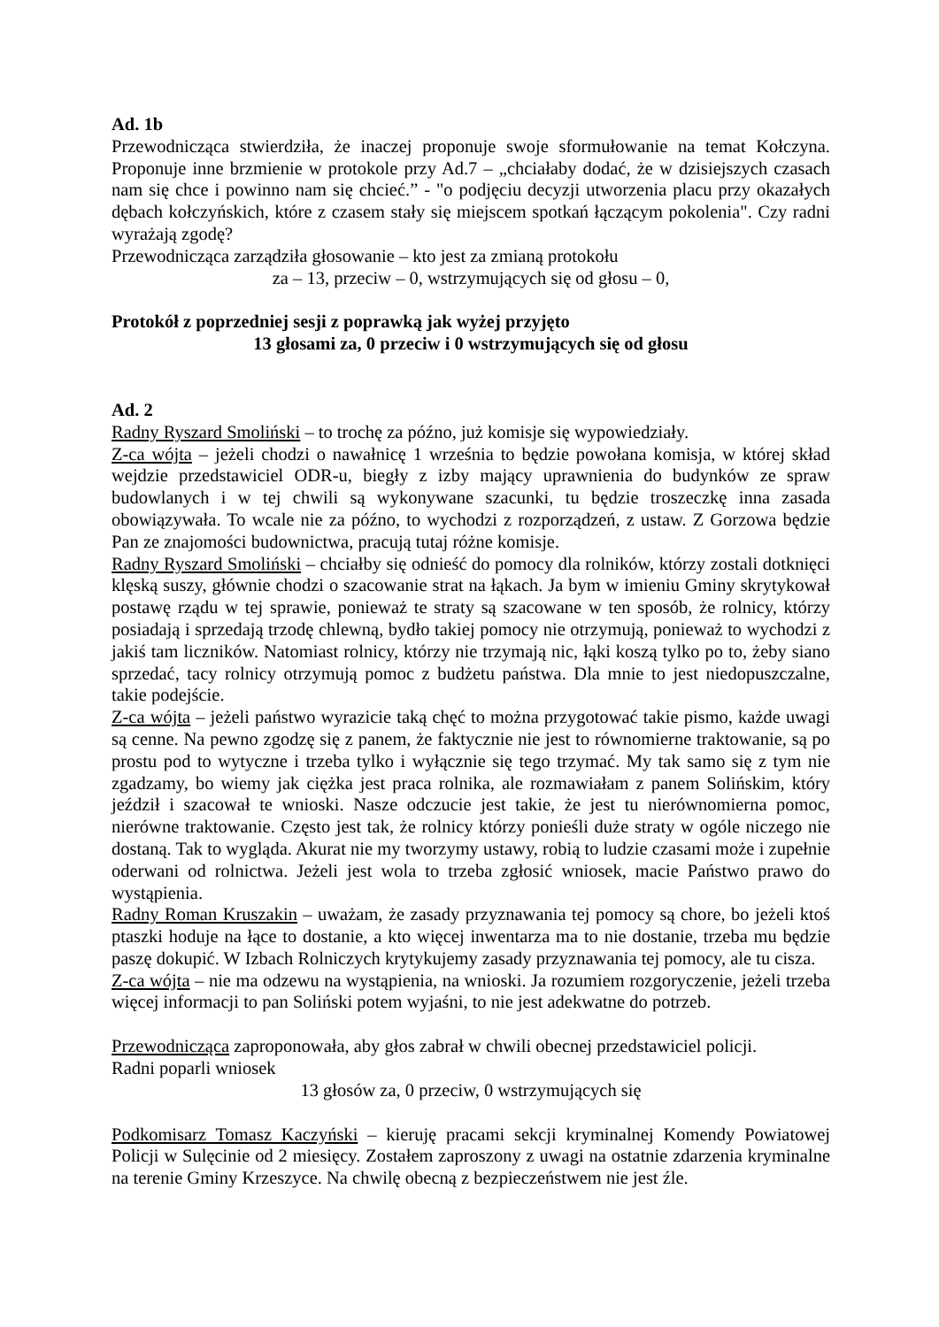Ad. 1b
Przewodnicząca stwierdziła, że inaczej proponuje swoje sformułowanie na temat Kołczyna. Proponuje inne brzmienie w protokole przy Ad.7 – „chciałaby dodać, że w dzisiejszych czasach nam się chce i powinno nam się chcieć.” - "o podjęciu decyzji utworzenia placu przy okazałych dębach kołczyńskich, które z czasem stały się miejscem spotkań łączącym pokolenia". Czy radni wyrażają zgodę?
Przewodnicząca zarządziła głosowanie – kto jest za zmianą protokołu
za – 13, przeciw – 0, wstrzymujących się od głosu – 0,
Protokół z poprzedniej sesji z poprawką jak wyżej przyjęto
13 głosami za, 0 przeciw i 0 wstrzymujących się od głosu
Ad. 2
Radny Ryszard Smoliński – to trochę za późno, już komisje się wypowiedziały.
Z-ca wójta – jeżeli chodzi o nawałnicę 1 września to będzie powołana komisja, w której skład wejdzie przedstawiciel ODR-u, biegły z izby mający uprawnienia do budynków ze spraw budowlanych i w tej chwili są wykonywane szacunki, tu będzie troszeczkę inna zasada obowiązywała. To wcale nie za późno, to wychodzi z rozporządzeń, z ustaw. Z Gorzowa będzie Pan ze znajomości budownictwa, pracują tutaj różne komisje.
Radny Ryszard Smoliński – chciałby się odnieść do pomocy dla rolników, którzy zostali dotknięci klęską suszy, głównie chodzi o szacowanie strat na łąkach. Ja bym w imieniu Gminy skrytykował postawę rządu w tej sprawie, ponieważ te straty są szacowane w ten sposób, że rolnicy, którzy posiadają i sprzedają trzodę chlewną, bydło takiej pomocy nie otrzymują, ponieważ to wychodzi z jakiś tam liczników. Natomiast rolnicy, którzy nie trzymają nic, łąki koszą tylko po to, żeby siano sprzedać, tacy rolnicy otrzymują pomoc z budżetu państwa. Dla mnie to jest niedopuszczalne, takie podejście.
Z-ca wójta – jeżeli państwo wyrazicie taką chęć to można przygotować takie pismo, każde uwagi są cenne. Na pewno zgodzę się z panem, że faktycznie nie jest to równomierne traktowanie, są po prostu pod to wytyczne i trzeba tylko i wyłącznie się tego trzymać. My tak samo się z tym nie zgadzamy, bo wiemy jak ciężka jest praca rolnika, ale rozmawiałam z panem Solińskim, który jeździł i szacował te wnioski. Nasze odczucie jest takie, że jest tu nierównomierna pomoc, nierówne traktowanie. Często jest tak, że rolnicy którzy ponieśli duże straty w ogóle niczego nie dostaną. Tak to wygląda. Akurat nie my tworzymy ustawy, robią to ludzie czasami może i zupełnie oderwani od rolnictwa. Jeżeli jest wola to trzeba zgłosić wniosek, macie Państwo prawo do wystąpienia.
Radny Roman Kruszakin – uważam, że zasady przyznawania tej pomocy są chore, bo jeżeli ktoś ptaszki hoduje na łące to dostanie, a kto więcej inwentarza ma to nie dostanie, trzeba mu będzie paszę dokupić. W Izbach Rolniczych krytykujemy zasady przyznawania tej pomocy, ale tu cisza.
Z-ca wójta – nie ma odzewu na wystąpienia, na wnioski. Ja rozumiem rozgoryczenie, jeżeli trzeba więcej informacji to pan Soliński potem wyjaśni, to nie jest adekwatne do potrzeb.
Przewodnicząca zaproponowała, aby głos zabrał w chwili obecnej przedstawiciel policji.
Radni poparli wniosek
13 głosów za, 0 przeciw, 0 wstrzymujących się
Podkomisarz Tomasz Kaczyński – kieruję pracami sekcji kryminalnej Komendy Powiatowej Policji w Sulęcinie od 2 miesięcy. Zostałem zaproszony z uwagi na ostatnie zdarzenia kryminalne na terenie Gminy Krzeszyce. Na chwilę obecną z bezpieczeństwem nie jest źle.